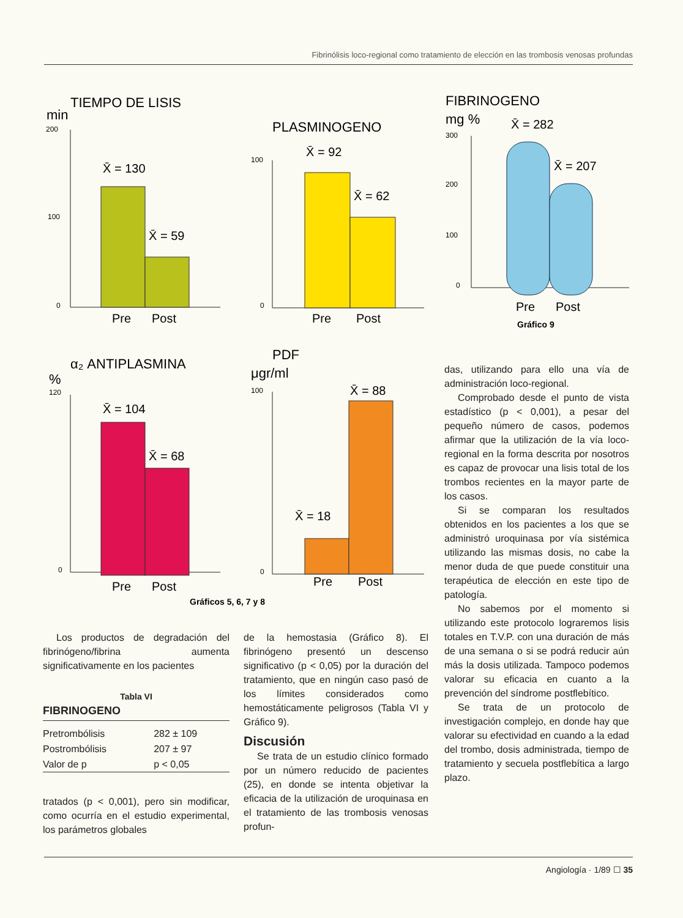Fibrinólisis loco-regional como tratamiento de elección en las trombosis venosas profundas
TIEMPO DE LISIS
min
PLASMINOGENO
FIBRINOGENO
mg %
α₂ ANTIPLASMINA
%
PDF
μgr/ml
X̄ = 130
X̄ = 59
X̄ = 92
X̄ = 62
X̄ = 282
X̄ = 207
X̄ = 104
X̄ = 68
X̄ = 18
X̄ = 88
Pre
Post
Pre
Post
Pre
Post
Pre
Post
Pre
Post
200
100
0
100
0
300
200
100
0
120
0
100
0
Gráfico 9
Gráficos 5, 6, 7 y 8
Los productos de degradación del fibrinógeno/fibrina aumenta significativamente en los pacientes
Tabla VI
FIBRINOGENO
| Pretrombólisis | 282 ± 109 |
| Postrombólisis | 207 ± 97 |
| Valor de p | p < 0,05 |
tratados (p < 0,001), pero sin modificar, como ocurría en el estudio experimental, los parámetros globales
de la hemostasia (Gráfico 8). El fibrinógeno presentó un descenso significativo (p < 0,05) por la duración del tratamiento, que en ningún caso pasó de los límites considerados como hemostáticamente peligrosos (Tabla VI y Gráfico 9).
Discusión
Se trata de un estudio clínico formado por un número reducido de pacientes (25), en donde se intenta objetivar la eficacia de la utilización de uroquinasa en el tratamiento de las trombosis venosas profun-
das, utilizando para ello una vía de administración loco-regional.
Comprobado desde el punto de vista estadístico (p < 0,001), a pesar del pequeño número de casos, podemos afirmar que la utilización de la vía loco-regional en la forma descrita por nosotros es capaz de provocar una lisis total de los trombos recientes en la mayor parte de los casos.
Si se comparan los resultados obtenidos en los pacientes a los que se administró uroquinasa por vía sistémica utilizando las mismas dosis, no cabe la menor duda de que puede constituir una terapéutica de elección en este tipo de patología.
No sabemos por el momento si utilizando este protocolo lograremos lisis totales en T.V.P. con una duración de más de una semana o si se podrá reducir aún más la dosis utilizada. Tampoco podemos valorar su eficacia en cuanto a la prevención del síndrome postflebítico.
Se trata de un protocolo de investigación complejo, en donde hay que valorar su efectividad en cuando a la edad del trombo, dosis administrada, tiempo de tratamiento y secuela postflebítica a largo plazo.
Angiología · 1/89 ☐ 35